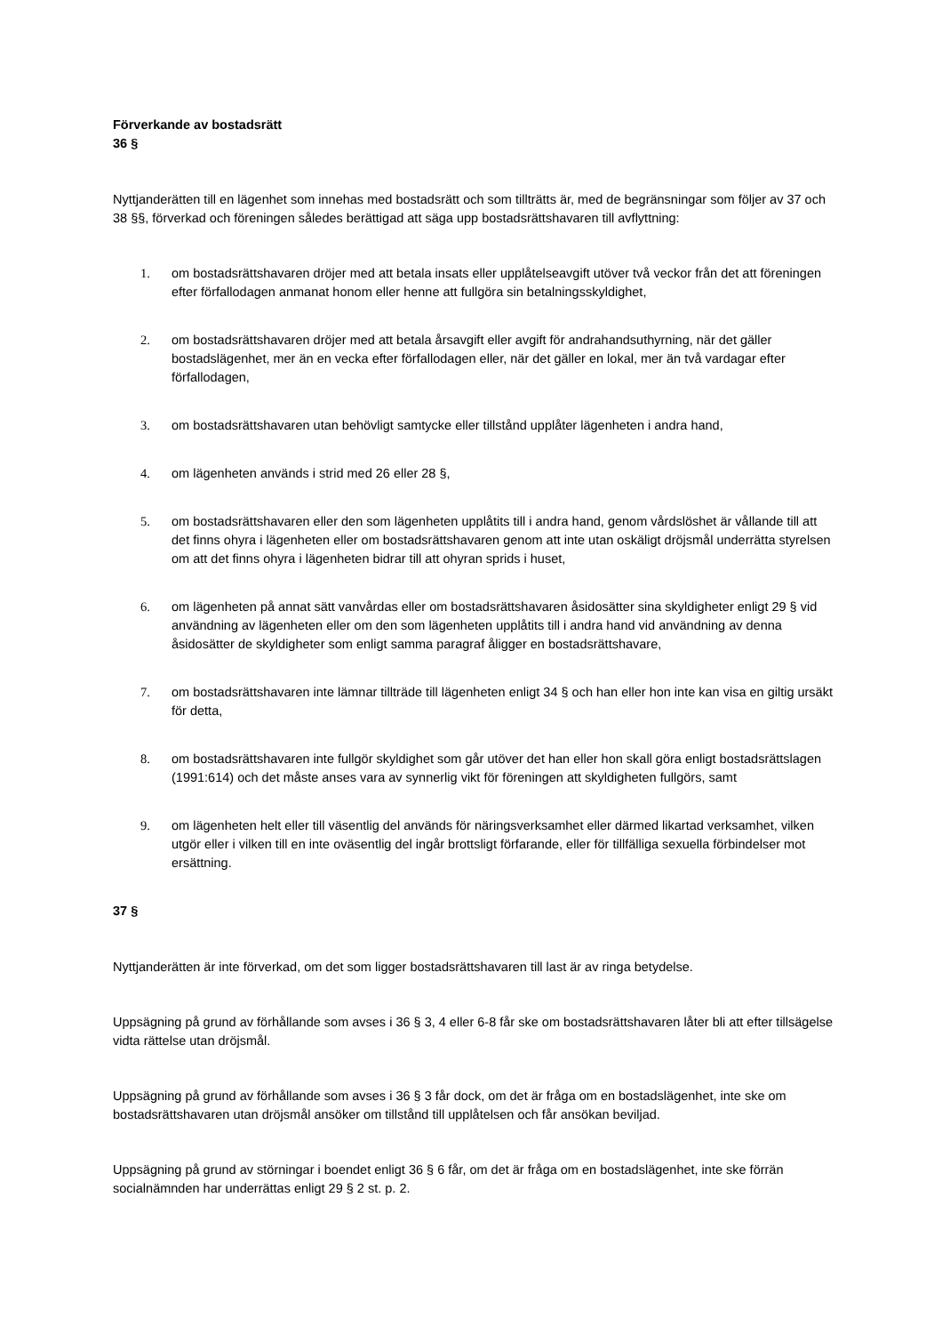Förverkande av bostadsrätt
36 §
Nyttjanderätten till en lägenhet som innehas med bostadsrätt och som tillträtts är, med de begränsningar som följer av 37 och 38 §§, förverkad och föreningen således berättigad att säga upp bostadsrättshavaren till avflyttning:
1. om bostadsrättshavaren dröjer med att betala insats eller upplåtelseavgift utöver två veckor från det att föreningen efter förfallodagen anmanat honom eller henne att fullgöra sin betalningsskyldighet,
2. om bostadsrättshavaren dröjer med att betala årsavgift eller avgift för andrahandsuthyrning, när det gäller bostadslägenhet, mer än en vecka efter förfallodagen eller, när det gäller en lokal, mer än två vardagar efter förfallodagen,
3. om bostadsrättshavaren utan behövligt samtycke eller tillstånd upplåter lägenheten i andra hand,
4. om lägenheten används i strid med 26 eller 28 §,
5. om bostadsrättshavaren eller den som lägenheten upplåtits till i andra hand, genom vårdslöshet är vållande till att det finns ohyra i lägenheten eller om bostadsrättshavaren genom att inte utan oskäligt dröjsmål underrätta styrelsen om att det finns ohyra i lägenheten bidrar till att ohyran sprids i huset,
6. om lägenheten på annat sätt vanvårdas eller om bostadsrättshavaren åsidosätter sina skyldigheter enligt 29 § vid användning av lägenheten eller om den som lägenheten upplåtits till i andra hand vid användning av denna åsidosätter de skyldigheter som enligt samma paragraf åligger en bostadsrättshavare,
7. om bostadsrättshavaren inte lämnar tillträde till lägenheten enligt 34 § och han eller hon inte kan visa en giltig ursäkt för detta,
8. om bostadsrättshavaren inte fullgör skyldighet som går utöver det han eller hon skall göra enligt bostadsrättslagen (1991:614) och det måste anses vara av synnerlig vikt för föreningen att skyldigheten fullgörs, samt
9. om lägenheten helt eller till väsentlig del används för näringsverksamhet eller därmed likartad verksamhet, vilken utgör eller i vilken till en inte oväsentlig del ingår brottsligt förfarande, eller för tillfälliga sexuella förbindelser mot ersättning.
37 §
Nyttjanderätten är inte förverkad, om det som ligger bostadsrättshavaren till last är av ringa betydelse.
Uppsägning på grund av förhållande som avses i 36 § 3, 4 eller 6-8 får ske om bostadsrättshavaren låter bli att efter tillsägelse vidta rättelse utan dröjsmål.
Uppsägning på grund av förhållande som avses i 36 § 3 får dock, om det är fråga om en bostadslägenhet, inte ske om bostadsrättshavaren utan dröjsmål ansöker om tillstånd till upplåtelsen och får ansökan beviljad.
Uppsägning på grund av störningar i boendet enligt 36 § 6 får, om det är fråga om en bostadslägenhet, inte ske förrän socialnämnden har underrättas enligt 29 § 2 st. p. 2.